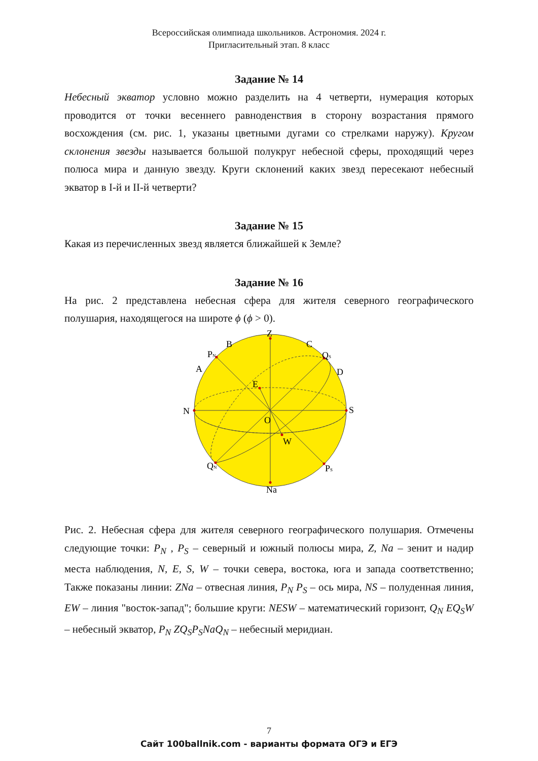Всероссийская олимпиада школьников. Астрономия. 2024 г.
Пригласительный этап. 8 класс
Задание № 14
Небесный экватор условно можно разделить на 4 четверти, нумерация которых проводится от точки весеннего равноденствия в сторону возрастания прямого восхождения (см. рис. 1, указаны цветными дугами со стрелками наружу). Кругом склонения звезды называется большой полукруг небесной сферы, проходящий через полюса мира и данную звезду. Круги склонений каких звезд пересекают небесный экватор в I-й и II-й четверти?
Задание № 15
Какая из перечисленных звезд является ближайшей к Земле?
Задание № 16
На рис. 2 представлена небесная сфера для жителя северного географического полушария, находящегося на широте ϕ (ϕ > 0).
Z
B
C
PN
QS
A
D
E
N
S
O
W
QN
PS
Na
Рис. 2. Небесная сфера для жителя северного географического полушария. Отмечены следующие точки: P<sub>N</sub> , P<sub>S</sub> – северный и южный полюсы мира, Z, Na – зенит и надир места наблюдения, N, E, S, W – точки севера, востока, юга и запада соответственно; Также показаны линии: ZNa – отвесная линия, P<sub>N</sub> P<sub>S</sub> – ось мира, NS – полуденная линия, EW – линия "восток-запад"; большие круги: NESW – математический горизонт, Q<sub>N</sub> EQ<sub>S</sub>W – небесный экватор, P<sub>N</sub> ZQ<sub>S</sub>P<sub>S</sub>NaQ<sub>N</sub> – небесный меридиан.
7
Сайт 100ballnik.com - варианты формата ОГЭ и ЕГЭ